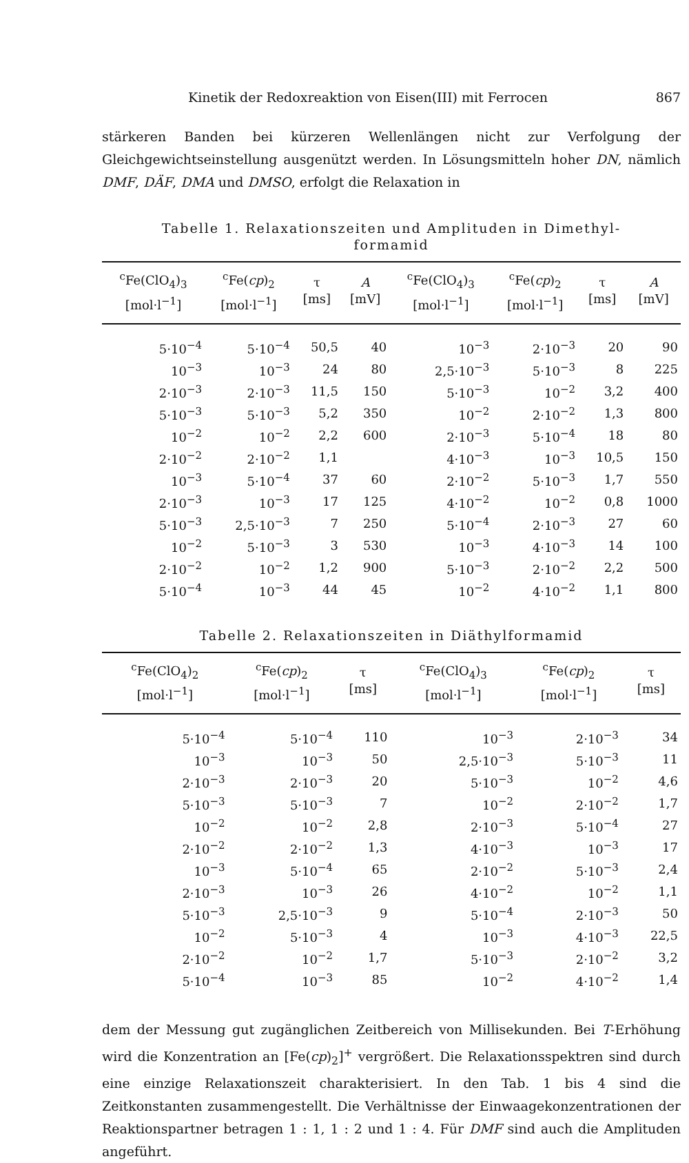Kinetik der Redoxreaktion von Eisen(III) mit Ferrocen 867
stärkeren Banden bei kürzeren Wellenlängen nicht zur Verfolgung der Gleichgewichtseinstellung ausgenützt werden. In Lösungsmitteln hoher DN, nämlich DMF, DÄF, DMA und DMSO, erfolgt die Relaxation in
Tabelle 1. Relaxationszeiten und Amplituden in Dimethyl-
formamid
| <sup>c</sup> Fe(ClO<sub>4</sub>)<sub>3</sub> [mol·l<sup>−1</sup>] | <sup>c</sup> Fe( cp )<sub>2</sub> [mol·l<sup>−1</sup>] | τ [ms] | A [mV] | <sup>c</sup> Fe(ClO<sub>4</sub>)<sub>3</sub> [mol·l<sup>−1</sup>] | <sup>c</sup> Fe( cp )<sub>2</sub> [mol·l<sup>−1</sup>] | τ [ms] | A [mV] |
| --- | --- | --- | --- | --- | --- | --- | --- |
| 5·10<sup>−4</sup> | 5·10<sup>−4</sup> | 50,5 | 40 | 10<sup>−3</sup> | 2·10<sup>−3</sup> | 20 | 90 |
| 10<sup>−3</sup> | 10<sup>−3</sup> | 24 | 80 | 2,5·10<sup>−3</sup> | 5·10<sup>−3</sup> | 8 | 225 |
| 2·10<sup>−3</sup> | 2·10<sup>−3</sup> | 11,5 | 150 | 5·10<sup>−3</sup> | 10<sup>−2</sup> | 3,2 | 400 |
| 5·10<sup>−3</sup> | 5·10<sup>−3</sup> | 5,2 | 350 | 10<sup>−2</sup> | 2·10<sup>−2</sup> | 1,3 | 800 |
| 10<sup>−2</sup> | 10<sup>−2</sup> | 2,2 | 600 | 2·10<sup>−3</sup> | 5·10<sup>−4</sup> | 18 | 80 |
| 2·10<sup>−2</sup> | 2·10<sup>−2</sup> | 1,1 | | 4·10<sup>−3</sup> | 10<sup>−3</sup> | 10,5 | 150 |
| 10<sup>−3</sup> | 5·10<sup>−4</sup> | 37 | 60 | 2·10<sup>−2</sup> | 5·10<sup>−3</sup> | 1,7 | 550 |
| 2·10<sup>−3</sup> | 10<sup>−3</sup> | 17 | 125 | 4·10<sup>−2</sup> | 10<sup>−2</sup> | 0,8 | 1000 |
| 5·10<sup>−3</sup> | 2,5·10<sup>−3</sup> | 7 | 250 | 5·10<sup>−4</sup> | 2·10<sup>−3</sup> | 27 | 60 |
| 10<sup>−2</sup> | 5·10<sup>−3</sup> | 3 | 530 | 10<sup>−3</sup> | 4·10<sup>−3</sup> | 14 | 100 |
| 2·10<sup>−2</sup> | 10<sup>−2</sup> | 1,2 | 900 | 5·10<sup>−3</sup> | 2·10<sup>−2</sup> | 2,2 | 500 |
| 5·10<sup>−4</sup> | 10<sup>−3</sup> | 44 | 45 | 10<sup>−2</sup> | 4·10<sup>−2</sup> | 1,1 | 800 |
Tabelle 2. Relaxationszeiten in Diäthylformamid
| <sup>c</sup> Fe(ClO<sub>4</sub>)<sub>2</sub> [mol·l<sup>−1</sup>] | <sup>c</sup> Fe( cp )<sub>2</sub> [mol·l<sup>−1</sup>] | τ [ms] | <sup>c</sup> Fe(ClO<sub>4</sub>)<sub>3</sub> [mol·l<sup>−1</sup>] | <sup>c</sup> Fe( cp )<sub>2</sub> [mol·l<sup>−1</sup>] | τ [ms] |
| --- | --- | --- | --- | --- | --- |
| 5·10<sup>−4</sup> | 5·10<sup>−4</sup> | 110 | 10<sup>−3</sup> | 2·10<sup>−3</sup> | 34 |
| 10<sup>−3</sup> | 10<sup>−3</sup> | 50 | 2,5·10<sup>−3</sup> | 5·10<sup>−3</sup> | 11 |
| 2·10<sup>−3</sup> | 2·10<sup>−3</sup> | 20 | 5·10<sup>−3</sup> | 10<sup>−2</sup> | 4,6 |
| 5·10<sup>−3</sup> | 5·10<sup>−3</sup> | 7 | 10<sup>−2</sup> | 2·10<sup>−2</sup> | 1,7 |
| 10<sup>−2</sup> | 10<sup>−2</sup> | 2,8 | 2·10<sup>−3</sup> | 5·10<sup>−4</sup> | 27 |
| 2·10<sup>−2</sup> | 2·10<sup>−2</sup> | 1,3 | 4·10<sup>−3</sup> | 10<sup>−3</sup> | 17 |
| 10<sup>−3</sup> | 5·10<sup>−4</sup> | 65 | 2·10<sup>−2</sup> | 5·10<sup>−3</sup> | 2,4 |
| 2·10<sup>−3</sup> | 10<sup>−3</sup> | 26 | 4·10<sup>−2</sup> | 10<sup>−2</sup> | 1,1 |
| 5·10<sup>−3</sup> | 2,5·10<sup>−3</sup> | 9 | 5·10<sup>−4</sup> | 2·10<sup>−3</sup> | 50 |
| 10<sup>−2</sup> | 5·10<sup>−3</sup> | 4 | 10<sup>−3</sup> | 4·10<sup>−3</sup> | 22,5 |
| 2·10<sup>−2</sup> | 10<sup>−2</sup> | 1,7 | 5·10<sup>−3</sup> | 2·10<sup>−2</sup> | 3,2 |
| 5·10<sup>−4</sup> | 10<sup>−3</sup> | 85 | 10<sup>−2</sup> | 4·10<sup>−2</sup> | 1,4 |
dem der Messung gut zugänglichen Zeitbereich von Millisekunden. Bei T-Erhöhung wird die Konzentration an [Fe(cp)<sub>2</sub>]<sup>+</sup> vergrößert. Die Relaxationsspektren sind durch eine einzige Relaxationszeit charakterisiert. In den Tab. 1 bis 4 sind die Zeitkonstanten zusammengestellt. Die Verhältnisse der Einwaagekonzentrationen der Reaktionspartner betragen 1 : 1, 1 : 2 und 1 : 4. Für DMF sind auch die Amplituden angeführt.